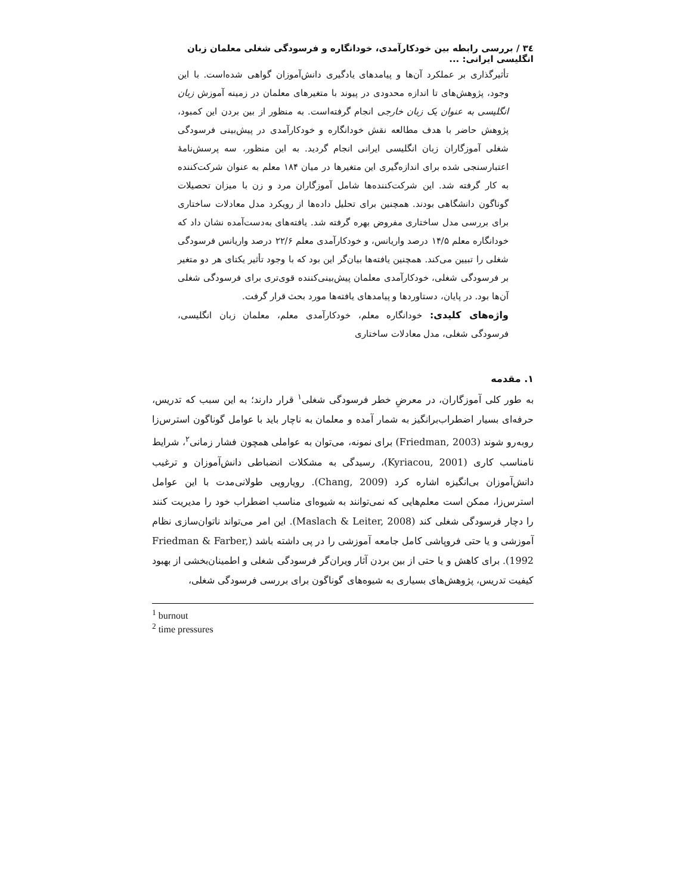٣٤ / بررسی رابطه بین خودکارآمدی، خودانگاره و فرسودگی شغلی معلمان زبان انگلیسی ایرانی: ...
تأثیرگذاری بر عملکرد آن‌ها و پیامدهای یادگیری دانش‌آموزان گواهی شده‌است. با این وجود، پژوهش‌های تا اندازه محدودی در پیوند با متغیرهای معلمان در زمینه آموزش زبان انگلیسی به عنوان یک زبان خارجی انجام گرفته‌است. به منظور از بین بردن این کمبود، پژوهش حاضر با هدف مطالعه نقش خودانگاره و خودکارآمدی در پیش‌بینی فرسودگی شغلی آموزگاران زبان انگلیسی ایرانی انجام گردید. به این منظور، سه پرسش‌نامهٔ اعتبارسنجی شده برای اندازه‌گیری این متغیرها در میان ۱۸۴ معلم به عنوان شرکت‌کننده به کار گرفته شد. این شرکت‌کننده‌ها شامل آموزگاران مرد و زن با میزان تحصیلات گوناگون دانشگاهی بودند. همچنین برای تحلیل داده‌ها از رویکرد مدل معادلات ساختاری برای بررسی مدل ساختاری مفروض بهره گرفته شد. یافته‌های به‌دست‌آمده نشان داد که خودانگاره معلم ۱۴/۵ درصد واریانس، و خودکارآمدی معلم ۲۲/۶ درصد واریانس فرسودگی شغلی را تبیین می‌کند. همچنین یافته‌ها بیان‌گر این بود که با وجود تأثیر یکتای هر دو متغیر بر فرسودگی شغلی، خودکارآمدی معلمان پیش‌بینی‌کننده قوی‌تری برای فرسودگی شغلی آن‌ها بود. در پایان، دستاوردها و پیامدهای یافته‌ها مورد بحث قرار گرفت.
واژه‌های کلیدی: خودانگاره معلم، خودکارآمدی معلم، معلمان زبان انگلیسی، فرسودگی شغلی، مدل معادلات ساختاری
۱. مقدمه
به طور کلی آموزگاران، در معرضِ خطر فرسودگی شغلی<sup>۱</sup> قرار دارند؛ به این سبب که تدریس، حرفه‌ای بسیار اضطراب‌برانگیز به شمار آمده و معلمان به ناچار باید با عوامل گوناگون استرس‌زا روبه‌رو شوند (Friedman, 2003) برای نمونه، می‌توان به عواملی همچون فشار زمانی<sup>۲</sup>، شرایط نامناسب کاری (Kyriacou, 2001)، رسیدگی به مشکلات انضباطی دانش‌آموزان و ترغیب دانش‌آموزان بی‌انگیزه اشاره کرد (Chang, 2009). رویارویی طولانی‌مدت با این عوامل استرس‌زا، ممکن است معلم‌هایی که نمی‌توانند به شیوه‌ای مناسب اضطراب خود را مدیریت کنند را دچار فرسودگی شغلی کند (Maslach & Leiter, 2008). این امر می‌تواند ناتوان‌سازی نظام آموزشی و یا حتی فروپاشی کامل جامعه آموزشی را در پی داشته باشد (Friedman & Farber, 1992). برای کاهش و یا حتی از بین بردن آثار ویران‌گر فرسودگی شغلی و اطمینان‌بخشی از بهبود کیفیت تدریس، پژوهش‌های بسیاری به شیوه‌های گوناگون برای بررسی فرسودگی شغلی،
<sup>1</sup> burnout
<sup>2</sup> time pressures